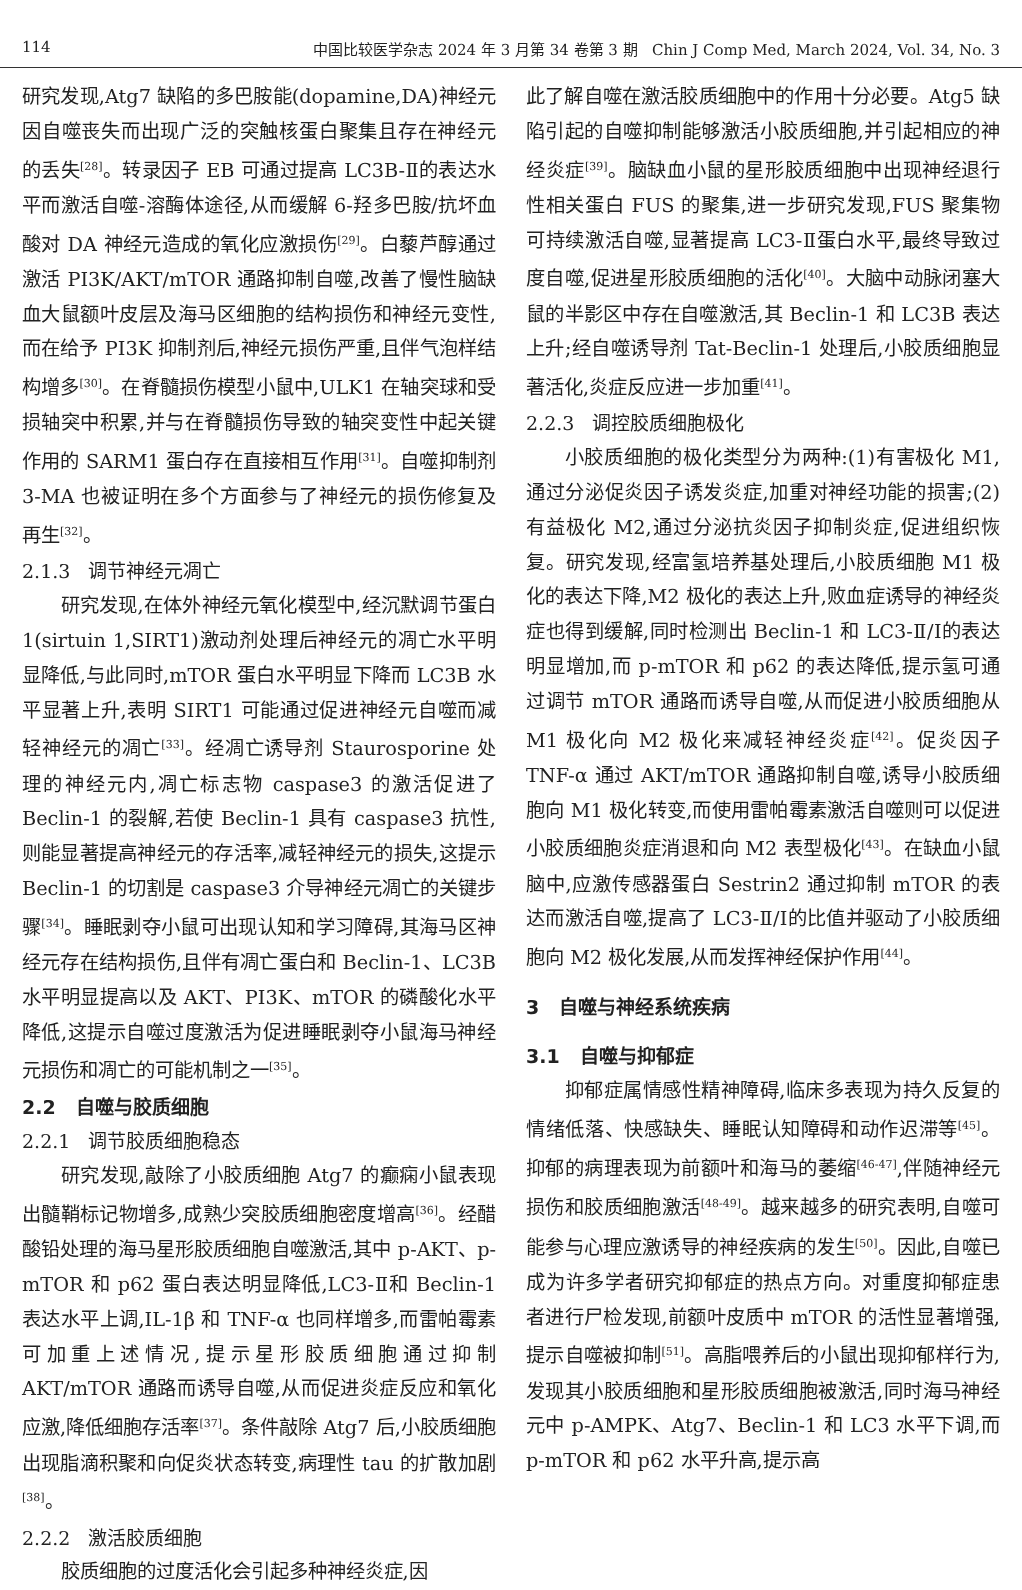114 中国比较医学杂志 2024 年 3 月第 34 卷第 3 期 Chin J Comp Med, March 2024, Vol. 34, No. 3
研究发现,Atg7 缺陷的多巴胺能(dopamine,DA)神经元因自噬丧失而出现广泛的突触核蛋白聚集且存在神经元的丢失<sup>[28]</sup>。转录因子 EB 可通过提高 LC3B-Ⅱ的表达水平而激活自噬-溶酶体途径,从而缓解 6-羟多巴胺/抗坏血酸对 DA 神经元造成的氧化应激损伤<sup>[29]</sup>。白藜芦醇通过激活 PI3K/AKT/mTOR 通路抑制自噬,改善了慢性脑缺血大鼠额叶皮层及海马区细胞的结构损伤和神经元变性,而在给予 PI3K 抑制剂后,神经元损伤严重,且伴气泡样结构增多<sup>[30]</sup>。在脊髓损伤模型小鼠中,ULK1 在轴突球和受损轴突中积累,并与在脊髓损伤导致的轴突变性中起关键作用的 SARM1 蛋白存在直接相互作用<sup>[31]</sup>。自噬抑制剂 3-MA 也被证明在多个方面参与了神经元的损伤修复及再生<sup>[32]</sup>。
2.1.3 调节神经元凋亡
研究发现,在体外神经元氧化模型中,经沉默调节蛋白 1(sirtuin 1,SIRT1)激动剂处理后神经元的凋亡水平明显降低,与此同时,mTOR 蛋白水平明显下降而 LC3B 水平显著上升,表明 SIRT1 可能通过促进神经元自噬而减轻神经元的凋亡<sup>[33]</sup>。经凋亡诱导剂 Staurosporine 处理的神经元内,凋亡标志物 caspase3 的激活促进了 Beclin-1 的裂解,若使 Beclin-1 具有 caspase3 抗性,则能显著提高神经元的存活率,减轻神经元的损失,这提示 Beclin-1 的切割是 caspase3 介导神经元凋亡的关键步骤<sup>[34]</sup>。睡眠剥夺小鼠可出现认知和学习障碍,其海马区神经元存在结构损伤,且伴有凋亡蛋白和 Beclin-1、LC3B 水平明显提高以及 AKT、PI3K、mTOR 的磷酸化水平降低,这提示自噬过度激活为促进睡眠剥夺小鼠海马神经元损伤和凋亡的可能机制之一<sup>[35]</sup>。
2.2 自噬与胶质细胞
2.2.1 调节胶质细胞稳态
研究发现,敲除了小胶质细胞 Atg7 的癫痫小鼠表现出髓鞘标记物增多,成熟少突胶质细胞密度增高<sup>[36]</sup>。经醋酸铅处理的海马星形胶质细胞自噬激活,其中 p-AKT、p-mTOR 和 p62 蛋白表达明显降低,LC3-Ⅱ和 Beclin-1 表达水平上调,IL-1β 和 TNF-α 也同样增多,而雷帕霉素可加重上述情况,提示星形胶质细胞通过抑制 AKT/mTOR 通路而诱导自噬,从而促进炎症反应和氧化应激,降低细胞存活率<sup>[37]</sup>。条件敲除 Atg7 后,小胶质细胞出现脂滴积聚和向促炎状态转变,病理性 tau 的扩散加剧<sup>[38]</sup>。
2.2.2 激活胶质细胞
胶质细胞的过度活化会引起多种神经炎症,因
此了解自噬在激活胶质细胞中的作用十分必要。Atg5 缺陷引起的自噬抑制能够激活小胶质细胞,并引起相应的神经炎症<sup>[39]</sup>。脑缺血小鼠的星形胶质细胞中出现神经退行性相关蛋白 FUS 的聚集,进一步研究发现,FUS 聚集物可持续激活自噬,显著提高 LC3-Ⅱ蛋白水平,最终导致过度自噬,促进星形胶质细胞的活化<sup>[40]</sup>。大脑中动脉闭塞大鼠的半影区中存在自噬激活,其 Beclin-1 和 LC3B 表达上升;经自噬诱导剂 Tat-Beclin-1 处理后,小胶质细胞显著活化,炎症反应进一步加重<sup>[41]</sup>。
2.2.3 调控胶质细胞极化
小胶质细胞的极化类型分为两种:(1)有害极化 M1,通过分泌促炎因子诱发炎症,加重对神经功能的损害;(2)有益极化 M2,通过分泌抗炎因子抑制炎症,促进组织恢复。研究发现,经富氢培养基处理后,小胶质细胞 M1 极化的表达下降,M2 极化的表达上升,败血症诱导的神经炎症也得到缓解,同时检测出 Beclin-1 和 LC3-Ⅱ/Ⅰ的表达明显增加,而 p-mTOR 和 p62 的表达降低,提示氢可通过调节 mTOR 通路而诱导自噬,从而促进小胶质细胞从 M1 极化向 M2 极化来减轻神经炎症<sup>[42]</sup>。促炎因子 TNF-α 通过 AKT/mTOR 通路抑制自噬,诱导小胶质细胞向 M1 极化转变,而使用雷帕霉素激活自噬则可以促进小胶质细胞炎症消退和向 M2 表型极化<sup>[43]</sup>。在缺血小鼠脑中,应激传感器蛋白 Sestrin2 通过抑制 mTOR 的表达而激活自噬,提高了 LC3-Ⅱ/Ⅰ的比值并驱动了小胶质细胞向 M2 极化发展,从而发挥神经保护作用<sup>[44]</sup>。
3 自噬与神经系统疾病
3.1 自噬与抑郁症
抑郁症属情感性精神障碍,临床多表现为持久反复的情绪低落、快感缺失、睡眠认知障碍和动作迟滞等<sup>[45]</sup>。抑郁的病理表现为前额叶和海马的萎缩<sup>[46-47]</sup>,伴随神经元损伤和胶质细胞激活<sup>[48-49]</sup>。越来越多的研究表明,自噬可能参与心理应激诱导的神经疾病的发生<sup>[50]</sup>。因此,自噬已成为许多学者研究抑郁症的热点方向。对重度抑郁症患者进行尸检发现,前额叶皮质中 mTOR 的活性显著增强,提示自噬被抑制<sup>[51]</sup>。高脂喂养后的小鼠出现抑郁样行为,发现其小胶质细胞和星形胶质细胞被激活,同时海马神经元中 p-AMPK、Atg7、Beclin-1 和 LC3 水平下调,而 p-mTOR 和 p62 水平升高,提示高